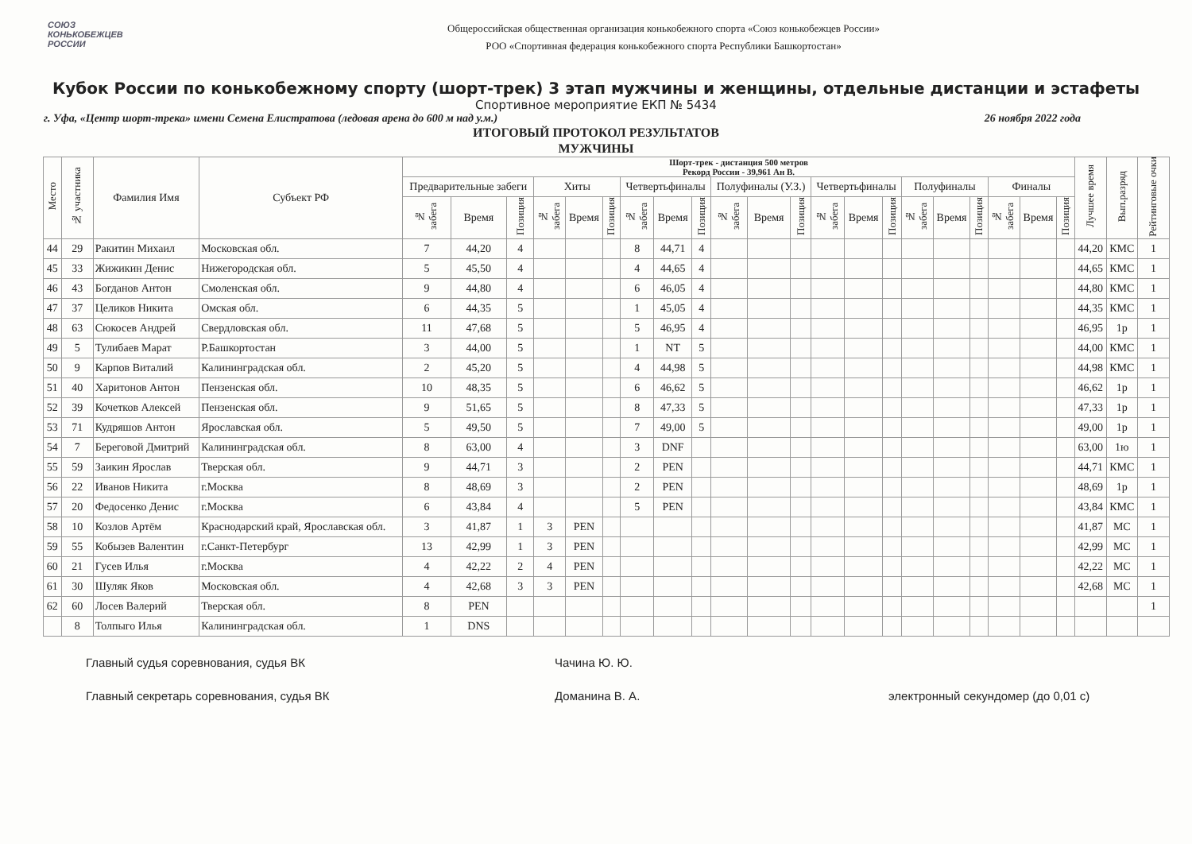СОЮЗ
КОНЬКОБЕЖЦЕВ
РОССИИ
Общероссийская общественная организация конькобежного спорта «Союз конькобежцев России»
РОО «Спортивная федерация конькобежного спорта Республики Башкортостан»
Кубок России по конькобежному спорту (шорт-трек) 3 этап мужчины и женщины, отдельные дистанции и эстафеты
Спортивное мероприятие ЕКП № 5434
г. Уфа, «Центр шорт-трека» имени Семена Елистратова (ледовая арена до 600 м над у.м.) 26 ноября 2022 года
ИТОГОВЫЙ ПРОТОКОЛ РЕЗУЛЬТАТОВ
МУЖЧИНЫ
| Место | № участника | Фамилия Имя | Субъект РФ | Шорт-трек - дистанция 500 метров Рекорд России - 39,961 Ан В. | | | | | | | | | | | | | | | | | | | | | Лучшее время | Вып.разряд | Рейтинговые очки |
| --- | --- | --- | --- | --- | --- | --- | --- | --- | --- | --- | --- | --- | --- | --- | --- | --- | --- | --- | --- | --- | --- | --- | --- | --- | --- | --- | --- |
| | | | | Предварительные забеги | | | Хиты | | | Четвертьфиналы | | | Полуфиналы (У.З.) | | | Четвертьфиналы | | | Полуфиналы | | | Финалы | | | | | |
| | | | | № забега | Время | Позиция | № забега | Время | Позиция | № забега | Время | Позиция | № забега | Время | Позиция | № забега | Время | Позиция | № забега | Время | Позиция | № забега | Время | Позиция | | | |
| 44 | 29 | Ракитин Михаил | Московская обл. | 7 | 44,20 | 4 | | | | 8 | 44,71 | 4 | | | | | | | | | | | | | 44,20 | КМС | 1 |
| 45 | 33 | Жижикин Денис | Нижегородская обл. | 5 | 45,50 | 4 | | | | 4 | 44,65 | 4 | | | | | | | | | | | | | 44,65 | КМС | 1 |
| 46 | 43 | Богданов Антон | Смоленская обл. | 9 | 44,80 | 4 | | | | 6 | 46,05 | 4 | | | | | | | | | | | | | 44,80 | КМС | 1 |
| 47 | 37 | Целиков Никита | Омская обл. | 6 | 44,35 | 5 | | | | 1 | 45,05 | 4 | | | | | | | | | | | | | 44,35 | КМС | 1 |
| 48 | 63 | Сюкосев Андрей | Свердловская обл. | 11 | 47,68 | 5 | | | | 5 | 46,95 | 4 | | | | | | | | | | | | | 46,95 | 1р | 1 |
| 49 | 5 | Тулибаев Марат | Р.Башкортостан | 3 | 44,00 | 5 | | | | 1 | NT | 5 | | | | | | | | | | | | | 44,00 | КМС | 1 |
| 50 | 9 | Карпов Виталий | Калининградская обл. | 2 | 45,20 | 5 | | | | 4 | 44,98 | 5 | | | | | | | | | | | | | 44,98 | КМС | 1 |
| 51 | 40 | Харитонов Антон | Пензенская обл. | 10 | 48,35 | 5 | | | | 6 | 46,62 | 5 | | | | | | | | | | | | | 46,62 | 1р | 1 |
| 52 | 39 | Кочетков Алексей | Пензенская обл. | 9 | 51,65 | 5 | | | | 8 | 47,33 | 5 | | | | | | | | | | | | | 47,33 | 1р | 1 |
| 53 | 71 | Кудряшов Антон | Ярославская обл. | 5 | 49,50 | 5 | | | | 7 | 49,00 | 5 | | | | | | | | | | | | | 49,00 | 1р | 1 |
| 54 | 7 | Береговой Дмитрий | Калининградская обл. | 8 | 63,00 | 4 | | | | 3 | DNF | | | | | | | | | | | | | | 63,00 | 1ю | 1 |
| 55 | 59 | Заикин Ярослав | Тверская обл. | 9 | 44,71 | 3 | | | | 2 | PEN | | | | | | | | | | | | | | 44,71 | КМС | 1 |
| 56 | 22 | Иванов Никита | г.Москва | 8 | 48,69 | 3 | | | | 2 | PEN | | | | | | | | | | | | | | 48,69 | 1р | 1 |
| 57 | 20 | Федосенко Денис | г.Москва | 6 | 43,84 | 4 | | | | 5 | PEN | | | | | | | | | | | | | | 43,84 | КМС | 1 |
| 58 | 10 | Козлов Артём | Краснодарский край, Ярославская обл. | 3 | 41,87 | 1 | 3 | PEN | | | | | | | | | | | | | | | | | 41,87 | МС | 1 |
| 59 | 55 | Кобызев Валентин | г.Санкт-Петербург | 13 | 42,99 | 1 | 3 | PEN | | | | | | | | | | | | | | | | | 42,99 | МС | 1 |
| 60 | 21 | Гусев Илья | г.Москва | 4 | 42,22 | 2 | 4 | PEN | | | | | | | | | | | | | | | | | 42,22 | МС | 1 |
| 61 | 30 | Шуляк Яков | Московская обл. | 4 | 42,68 | 3 | 3 | PEN | | | | | | | | | | | | | | | | | 42,68 | МС | 1 |
| 62 | 60 | Лосев Валерий | Тверская обл. | 8 | PEN | | | | | | | | | | | | | | | | | | | | | | 1 |
| | 8 | Толпыго Илья | Калининградская обл. | 1 | DNS | | | | | | | | | | | | | | | | | | | | | | |
Главный судья соревнования, судья ВК Чачина Ю. Ю.
Главный секретарь соревнования, судья ВК Доманина В. А. электронный секундомер (до 0,01 с)